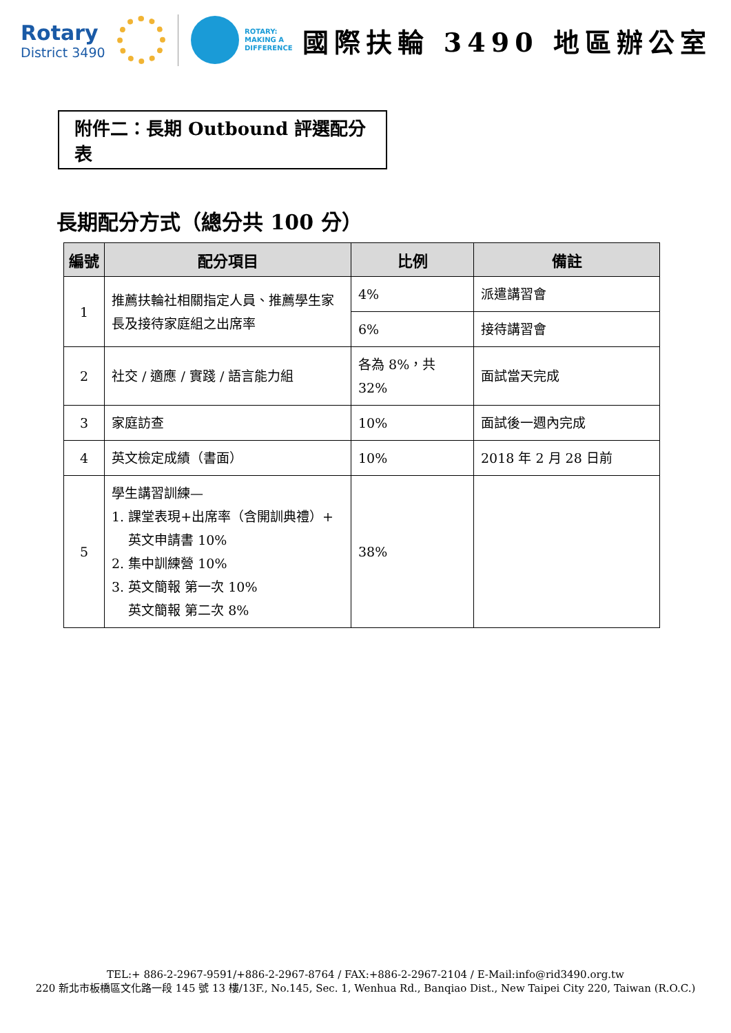Rotary
District 3490
ROTARY:
MAKING A
DIFFERENCE
國際扶輪 3490 地區辦公室
附件二：長期 Outbound 評選配分表
長期配分方式（總分共 100 分）
| 編號 | 配分項目 | 比例 | 備註 |
| --- | --- | --- | --- |
| 1 | 推薦扶輪社相關指定人員、推薦學生家長及接待家庭組之出席率 | 4% | 派遣講習會 |
| | | 6% | 接待講習會 |
| 2 | 社交 / 適應 / 實踐 / 語言能力組 | 各為 8%，共 32% | 面試當天完成 |
| 3 | 家庭訪查 | 10% | 面試後一週內完成 |
| 4 | 英文檢定成績（書面） | 10% | 2018 年 2 月 28 日前 |
| 5 | 學生講習訓練— 1. 課堂表現+出席率（含開訓典禮）+ 英文申請書 10% 2. 集中訓練營 10% 3. 英文簡報 第一次 10% 英文簡報 第二次 8% | 38% | |
TEL:+ 886-2-2967-9591/+886-2-2967-8764 / FAX:+886-2-2967-2104 / E-Mail:info@rid3490.org.tw
220 新北市板橋區文化路一段 145 號 13 樓/13F., No.145, Sec. 1, Wenhua Rd., Banqiao Dist., New Taipei City 220, Taiwan (R.O.C.)